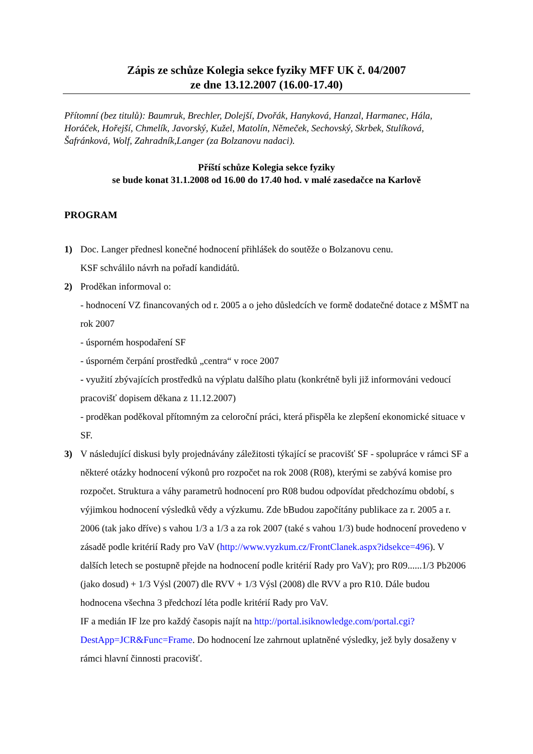Zápis ze schůze Kolegia sekce fyziky MFF UK č. 04/2007
ze dne 13.12.2007 (16.00-17.40)
Přítomní (bez titulů): Baumruk, Brechler, Dolejší, Dvořák, Hanyková, Hanzal, Harmanec, Hála, Horáček, Hořejší, Chmelík, Javorský, Kužel, Matolín, Němeček, Sechovský, Skrbek, Stulíková, Šafránková, Wolf, Zahradník,Langer (za Bolzanovu nadaci).
Příští schůze Kolegia sekce fyziky
se bude konat 31.1.2008 od 16.00 do 17.40 hod. v malé zasedačce na Karlově
PROGRAM
1) Doc. Langer přednesl konečné hodnocení přihlášek do soutěže o Bolzanovu cenu.
KSF schválilo návrh na pořadí kandidátů.
2) Proděkan informoval o:
- hodnocení VZ financovaných od r. 2005 a o jeho důsledcích ve formě dodatečné dotace z MŠMT na rok 2007
- úsporném hospodaření SF
- úsporném čerpání prostředků „centra“ v roce 2007
- využití zbývajících prostředků na výplatu dalšího platu (konkrétně byli již informováni vedoucí pracovišť dopisem děkana z 11.12.2007)
- proděkan poděkoval přítomným za celoroční práci, která přispěla ke zlepšení ekonomické situace v SF.
3) V následující diskusi byly projednávány záležitosti týkající se pracovišť SF - spolupráce v rámci SF a některé otázky hodnocení výkonů pro rozpočet na rok 2008 (R08), kterými se zabývá komise pro rozpočet. Struktura a váhy parametrů hodnocení pro R08 budou odpovídat předchozímu období, s výjimkou hodnocení výsledků vědy a výzkumu. Zde bBudou započítány publikace za r. 2005 a r. 2006 (tak jako dříve) s vahou 1/3 a 1/3 a za rok 2007 (také s vahou 1/3) bude hodnocení provedeno v zásadě podle kritérií Rady pro VaV (http://www.vyzkum.cz/FrontClanek.aspx?idsekce=496). V dalších letech se postupně přejde na hodnocení podle kritérií Rady pro VaV); pro R09......1/3 Pb2006 (jako dosud) + 1/3 Výsl (2007) dle RVV + 1/3 Výsl (2008) dle RVV a pro R10. Dále budou hodnocena všechna 3 předchozí léta podle kritérií Rady pro VaV.
IF a medián IF lze pro každý časopis najít na http://portal.isiknowledge.com/portal.cgi?DestApp=JCR&Func=Frame. Do hodnocení lze zahrnout uplatněné výsledky, jež byly dosaženy v rámci hlavní činnosti pracovišť.